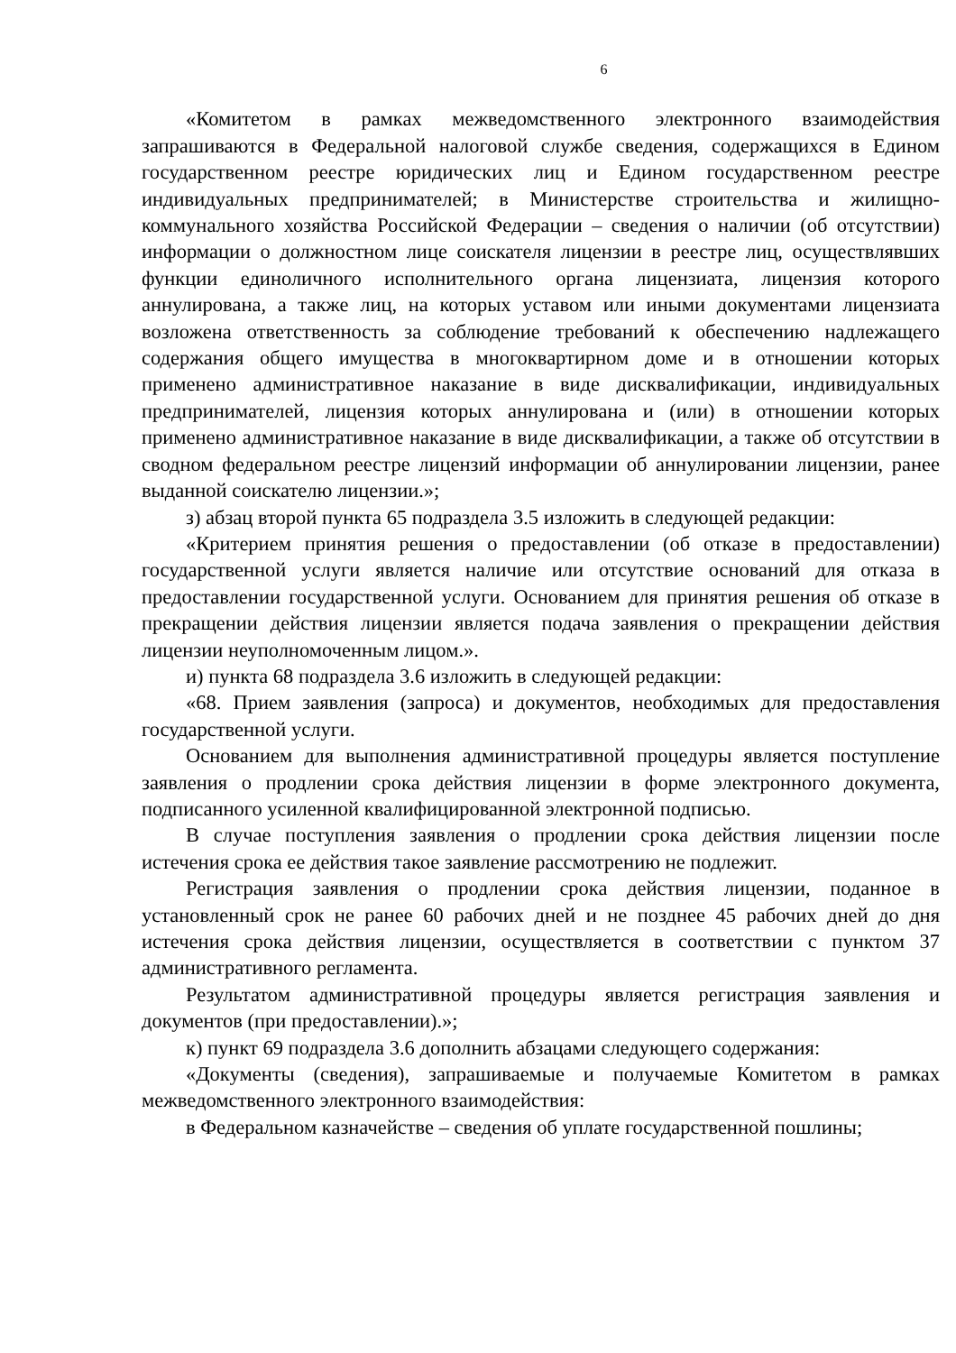6
«Комитетом в рамках межведомственного электронного взаимодействия запрашиваются в Федеральной налоговой службе сведения, содержащихся в Едином государственном реестре юридических лиц и Едином государственном реестре индивидуальных предпринимателей; в Министерстве строительства и жилищно-коммунального хозяйства Российской Федерации – сведения о наличии (об отсутствии) информации о должностном лице соискателя лицензии в реестре лиц, осуществлявших функции единоличного исполнительного органа лицензиата, лицензия которого аннулирована, а также лиц, на которых уставом или иными документами лицензиата возложена ответственность за соблюдение требований к обеспечению надлежащего содержания общего имущества в многоквартирном доме и в отношении которых применено административное наказание в виде дисквалификации, индивидуальных предпринимателей, лицензия которых аннулирована и (или) в отношении которых применено административное наказание в виде дисквалификации, а также об отсутствии в сводном федеральном реестре лицензий информации об аннулировании лицензии, ранее выданной соискателю лицензии.»;
з) абзац второй пункта 65 подраздела 3.5 изложить в следующей редакции:
«Критерием принятия решения о предоставлении (об отказе в предоставлении) государственной услуги является наличие или отсутствие оснований для отказа в предоставлении государственной услуги. Основанием для принятия решения об отказе в прекращении действия лицензии является подача заявления о прекращении действия лицензии неуполномоченным лицом.».
и) пункта 68 подраздела 3.6 изложить в следующей редакции:
«68. Прием заявления (запроса) и документов, необходимых для предоставления государственной услуги.
Основанием для выполнения административной процедуры является поступление заявления о продлении срока действия лицензии в форме электронного документа, подписанного усиленной квалифицированной электронной подписью.
В случае поступления заявления о продлении срока действия лицензии после истечения срока ее действия такое заявление рассмотрению не подлежит.
Регистрация заявления о продлении срока действия лицензии, поданное в установленный срок не ранее 60 рабочих дней и не позднее 45 рабочих дней до дня истечения срока действия лицензии, осуществляется в соответствии с пунктом 37 административного регламента.
Результатом административной процедуры является регистрация заявления и документов (при предоставлении).»;
к) пункт 69 подраздела 3.6 дополнить абзацами следующего содержания:
«Документы (сведения), запрашиваемые и получаемые Комитетом в рамках межведомственного электронного взаимодействия:
в Федеральном казначействе – сведения об уплате государственной пошлины;